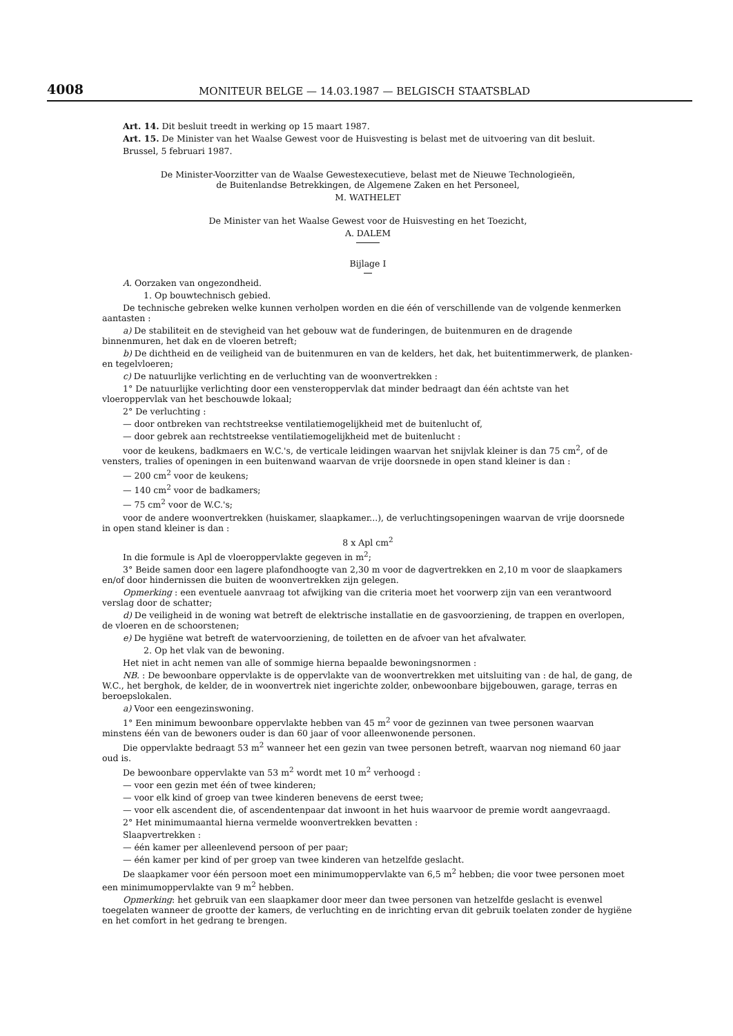4008 MONITEUR BELGE — 14.03.1987 — BELGISCH STAATSBLAD
Art. 14. Dit besluit treedt in werking op 15 maart 1987.
Art. 15. De Minister van het Waalse Gewest voor de Huisvesting is belast met de uitvoering van dit besluit.
Brussel, 5 februari 1987.
De Minister-Voorzitter van de Waalse Gewestexecutieve, belast met de Nieuwe Technologieën,
de Buitenlandse Betrekkingen, de Algemene Zaken en het Personeel,
M. WATHELET
De Minister van het Waalse Gewest voor de Huisvesting en het Toezicht,
A. DALEM
Bijlage I
A. Oorzaken van ongezondheid.
1. Op bouwtechnisch gebied.
De technische gebreken welke kunnen verholpen worden en die één of verschillende van de volgende kenmerken aantasten :
a) De stabiliteit en de stevigheid van het gebouw wat de funderingen, de buitenmuren en de dragende binnenmuren, het dak en de vloeren betreft;
b) De dichtheid en de veiligheid van de buitenmuren en van de kelders, het dak, het buitentimmerwerk, de planken- en tegelvloeren;
c) De natuurlijke verlichting en de verluchting van de woonvertrekken :
1° De natuurlijke verlichting door een vensteroppervlak dat minder bedraagt dan één achtste van het vloeroppervlak van het beschouwde lokaal;
2° De verluchting :
— door ontbreken van rechtstreekse ventilatiemogelijkheid met de buitenlucht of,
— door gebrek aan rechtstreekse ventilatiemogelijkheid met de buitenlucht :
voor de keukens, badkmaers en W.C.'s, de verticale leidingen waarvan het snijvlak kleiner is dan 75 cm<sup>2</sup>, of de vensters, tralies of openingen in een buitenwand waarvan de vrije doorsnede in open stand kleiner is dan :
— 200 cm<sup>2</sup> voor de keukens;
— 140 cm<sup>2</sup> voor de badkamers;
— 75 cm<sup>2</sup> voor de W.C.'s;
voor de andere woonvertrekken (huiskamer, slaapkamer...), de verluchtingsopeningen waarvan de vrije doorsnede in open stand kleiner is dan :
8 x Apl cm<sup>2</sup>
In die formule is Apl de vloeroppervlakte gegeven in m<sup>2</sup>;
3° Beide samen door een lagere plafondhoogte van 2,30 m voor de dagvertrekken en 2,10 m voor de slaapkamers en/of door hindernissen die buiten de woonvertrekken zijn gelegen.
Opmerking : een eventuele aanvraag tot afwijking van die criteria moet het voorwerp zijn van een verantwoord verslag door de schatter;
d) De veiligheid in de woning wat betreft de elektrische installatie en de gasvoorziening, de trappen en overlopen, de vloeren en de schoorstenen;
e) De hygiëne wat betreft de watervoorziening, de toiletten en de afvoer van het afvalwater.
2. Op het vlak van de bewoning.
Het niet in acht nemen van alle of sommige hierna bepaalde bewoningsnormen :
NB. : De bewoonbare oppervlakte is de oppervlakte van de woonvertrekken met uitsluiting van : de hal, de gang, de W.C., het berghok, de kelder, de in woonvertrek niet ingerichte zolder, onbewoonbare bijgebouwen, garage, terras en beroepslokalen.
a) Voor een eengezinswoning.
1° Een minimum bewoonbare oppervlakte hebben van 45 m<sup>2</sup> voor de gezinnen van twee personen waarvan minstens één van de bewoners ouder is dan 60 jaar of voor alleenwonende personen.
Die oppervlakte bedraagt 53 m<sup>2</sup> wanneer het een gezin van twee personen betreft, waarvan nog niemand 60 jaar oud is.
De bewoonbare oppervlakte van 53 m<sup>2</sup> wordt met 10 m<sup>2</sup> verhoogd :
— voor een gezin met één of twee kinderen;
— voor elk kind of groep van twee kinderen benevens de eerst twee;
— voor elk ascendent die, of ascendentenpaar dat inwoont in het huis waarvoor de premie wordt aangevraagd.
2° Het minimumaantal hierna vermelde woonvertrekken bevatten :
Slaapvertrekken :
— één kamer per alleenlevend persoon of per paar;
— één kamer per kind of per groep van twee kinderen van hetzelfde geslacht.
De slaapkamer voor één persoon moet een minimumoppervlakte van 6,5 m<sup>2</sup> hebben; die voor twee personen moet een minimumoppervlakte van 9 m<sup>2</sup> hebben.
Opmerking: het gebruik van een slaapkamer door meer dan twee personen van hetzelfde geslacht is evenwel toegelaten wanneer de grootte der kamers, de verluchting en de inrichting ervan dit gebruik toelaten zonder de hygiëne en het comfort in het gedrang te brengen.